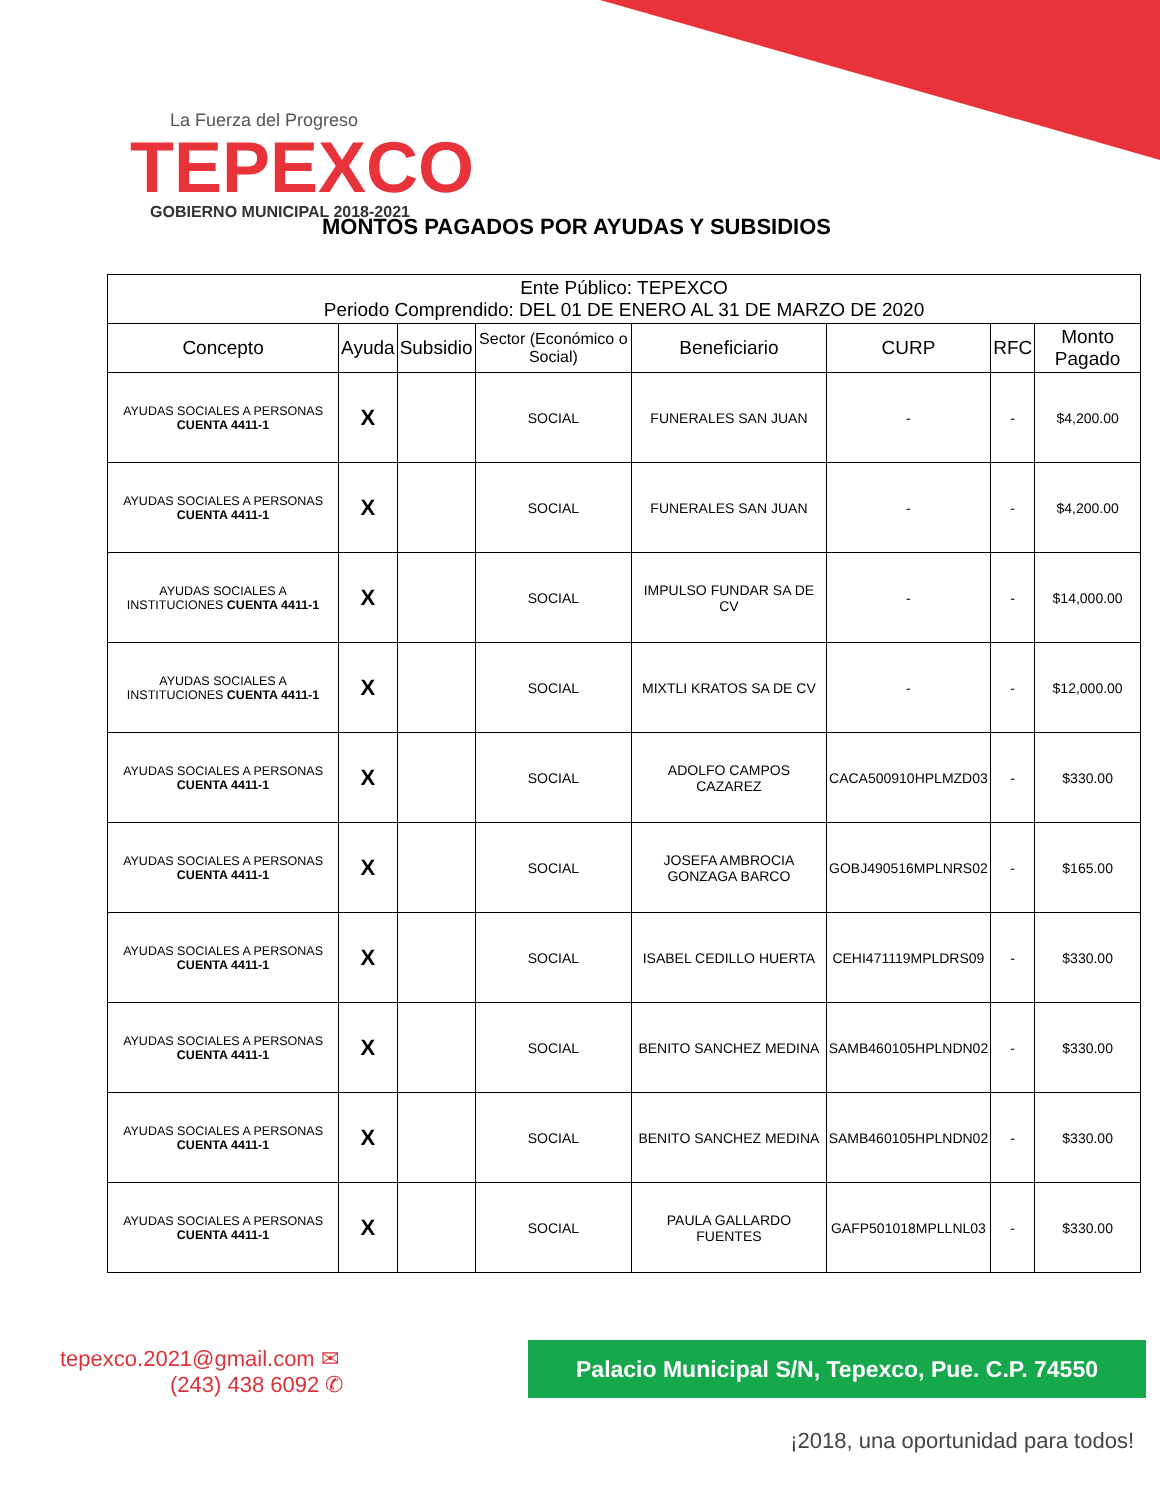La Fuerza del Progreso
TEPEXCO
GOBIERNO MUNICIPAL 2018-2021
MONTOS PAGADOS POR AYUDAS Y SUBSIDIOS
| Ente Público: TEPEXCO Periodo Comprendido: DEL 01 DE ENERO AL 31 DE MARZO DE 2020 | | | | | | | |
| --- | --- | --- | --- | --- | --- | --- | --- |
| Concepto | Ayuda | Subsidio | Sector (Económico o Social) | Beneficiario | CURP | RFC | Monto Pagado |
| AYUDAS SOCIALES A PERSONAS CUENTA 4411-1 | X | | SOCIAL | FUNERALES SAN JUAN | - | - | $4,200.00 |
| AYUDAS SOCIALES A PERSONAS CUENTA 4411-1 | X | | SOCIAL | FUNERALES SAN JUAN | - | - | $4,200.00 |
| AYUDAS SOCIALES A INSTITUCIONES CUENTA 4411-1 | X | | SOCIAL | IMPULSO FUNDAR SA DE CV | - | - | $14,000.00 |
| AYUDAS SOCIALES A INSTITUCIONES CUENTA 4411-1 | X | | SOCIAL | MIXTLI KRATOS SA DE CV | - | - | $12,000.00 |
| AYUDAS SOCIALES A PERSONAS CUENTA 4411-1 | X | | SOCIAL | ADOLFO CAMPOS CAZAREZ | CACA500910HPLMZD03 | - | $330.00 |
| AYUDAS SOCIALES A PERSONAS CUENTA 4411-1 | X | | SOCIAL | JOSEFA AMBROCIA GONZAGA BARCO | GOBJ490516MPLNRS02 | - | $165.00 |
| AYUDAS SOCIALES A PERSONAS CUENTA 4411-1 | X | | SOCIAL | ISABEL CEDILLO HUERTA | CEHI471119MPLDRS09 | - | $330.00 |
| AYUDAS SOCIALES A PERSONAS CUENTA 4411-1 | X | | SOCIAL | BENITO SANCHEZ MEDINA | SAMB460105HPLNDN02 | - | $330.00 |
| AYUDAS SOCIALES A PERSONAS CUENTA 4411-1 | X | | SOCIAL | BENITO SANCHEZ MEDINA | SAMB460105HPLNDN02 | - | $330.00 |
| AYUDAS SOCIALES A PERSONAS CUENTA 4411-1 | X | | SOCIAL | PAULA GALLARDO FUENTES | GAFP501018MPLLNL03 | - | $330.00 |
tepexco.2021@gmail.com ✉
(243) 438 6092 ✆
Palacio Municipal S/N, Tepexco, Pue. C.P. 74550
¡2018, una oportunidad para todos!